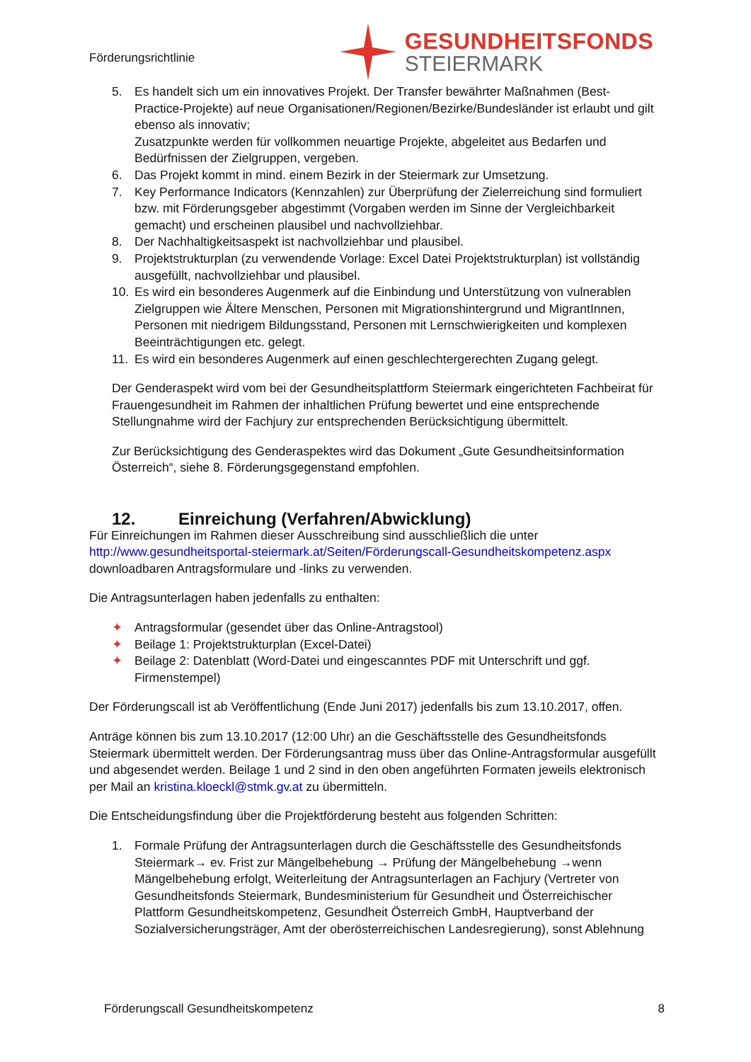Förderungsrichtlinie
GESUNDHEITSFONDS
STEIERMARK
5. Es handelt sich um ein innovatives Projekt. Der Transfer bewährter Maßnahmen (Best-Practice-Projekte) auf neue Organisationen/Regionen/Bezirke/Bundesländer ist erlaubt und gilt ebenso als innovativ;
Zusatzpunkte werden für vollkommen neuartige Projekte, abgeleitet aus Bedarfen und Bedürfnissen der Zielgruppen, vergeben.
6. Das Projekt kommt in mind. einem Bezirk in der Steiermark zur Umsetzung.
7. Key Performance Indicators (Kennzahlen) zur Überprüfung der Zielerreichung sind formuliert bzw. mit Förderungsgeber abgestimmt (Vorgaben werden im Sinne der Vergleichbarkeit gemacht) und erscheinen plausibel und nachvollziehbar.
8. Der Nachhaltigkeitsaspekt ist nachvollziehbar und plausibel.
9. Projektstrukturplan (zu verwendende Vorlage: Excel Datei Projektstrukturplan) ist vollständig ausgefüllt, nachvollziehbar und plausibel.
10. Es wird ein besonderes Augenmerk auf die Einbindung und Unterstützung von vulnerablen Zielgruppen wie Ältere Menschen, Personen mit Migrationshintergrund und MigrantInnen, Personen mit niedrigem Bildungsstand, Personen mit Lernschwierigkeiten und komplexen Beeinträchtigungen etc. gelegt.
11. Es wird ein besonderes Augenmerk auf einen geschlechtergerechten Zugang gelegt.
Der Genderaspekt wird vom bei der Gesundheitsplattform Steiermark eingerichteten Fachbeirat für Frauengesundheit im Rahmen der inhaltlichen Prüfung bewertet und eine entsprechende Stellungnahme wird der Fachjury zur entsprechenden Berücksichtigung übermittelt.
Zur Berücksichtigung des Genderaspektes wird das Dokument „Gute Gesundheitsinformation Österreich“, siehe 8. Förderungsgegenstand empfohlen.
12. Einreichung (Verfahren/Abwicklung)
Für Einreichungen im Rahmen dieser Ausschreibung sind ausschließlich die unter http://www.gesundheitsportal-steiermark.at/Seiten/Förderungscall-Gesundheitskompetenz.aspx downloadbaren Antragsformulare und -links zu verwenden.
Die Antragsunterlagen haben jedenfalls zu enthalten:
✦ Antragsformular (gesendet über das Online-Antragstool)
✦ Beilage 1: Projektstrukturplan (Excel-Datei)
✦ Beilage 2: Datenblatt (Word-Datei und eingescanntes PDF mit Unterschrift und ggf. Firmenstempel)
Der Förderungscall ist ab Veröffentlichung (Ende Juni 2017) jedenfalls bis zum 13.10.2017, offen.
Anträge können bis zum 13.10.2017 (12:00 Uhr) an die Geschäftsstelle des Gesundheitsfonds Steiermark übermittelt werden. Der Förderungsantrag muss über das Online-Antragsformular ausgefüllt und abgesendet werden. Beilage 1 und 2 sind in den oben angeführten Formaten jeweils elektronisch per Mail an kristina.kloeckl@stmk.gv.at zu übermitteln.
Die Entscheidungsfindung über die Projektförderung besteht aus folgenden Schritten:
1. Formale Prüfung der Antragsunterlagen durch die Geschäftsstelle des Gesundheitsfonds Steiermark→ ev. Frist zur Mängelbehebung → Prüfung der Mängelbehebung →wenn Mängelbehebung erfolgt, Weiterleitung der Antragsunterlagen an Fachjury (Vertreter von Gesundheitsfonds Steiermark, Bundesministerium für Gesundheit und Österreichischer Plattform Gesundheitskompetenz, Gesundheit Österreich GmbH, Hauptverband der Sozialversicherungsträger, Amt der oberösterreichischen Landesregierung), sonst Ablehnung
Förderungscall Gesundheitskompetenz 8